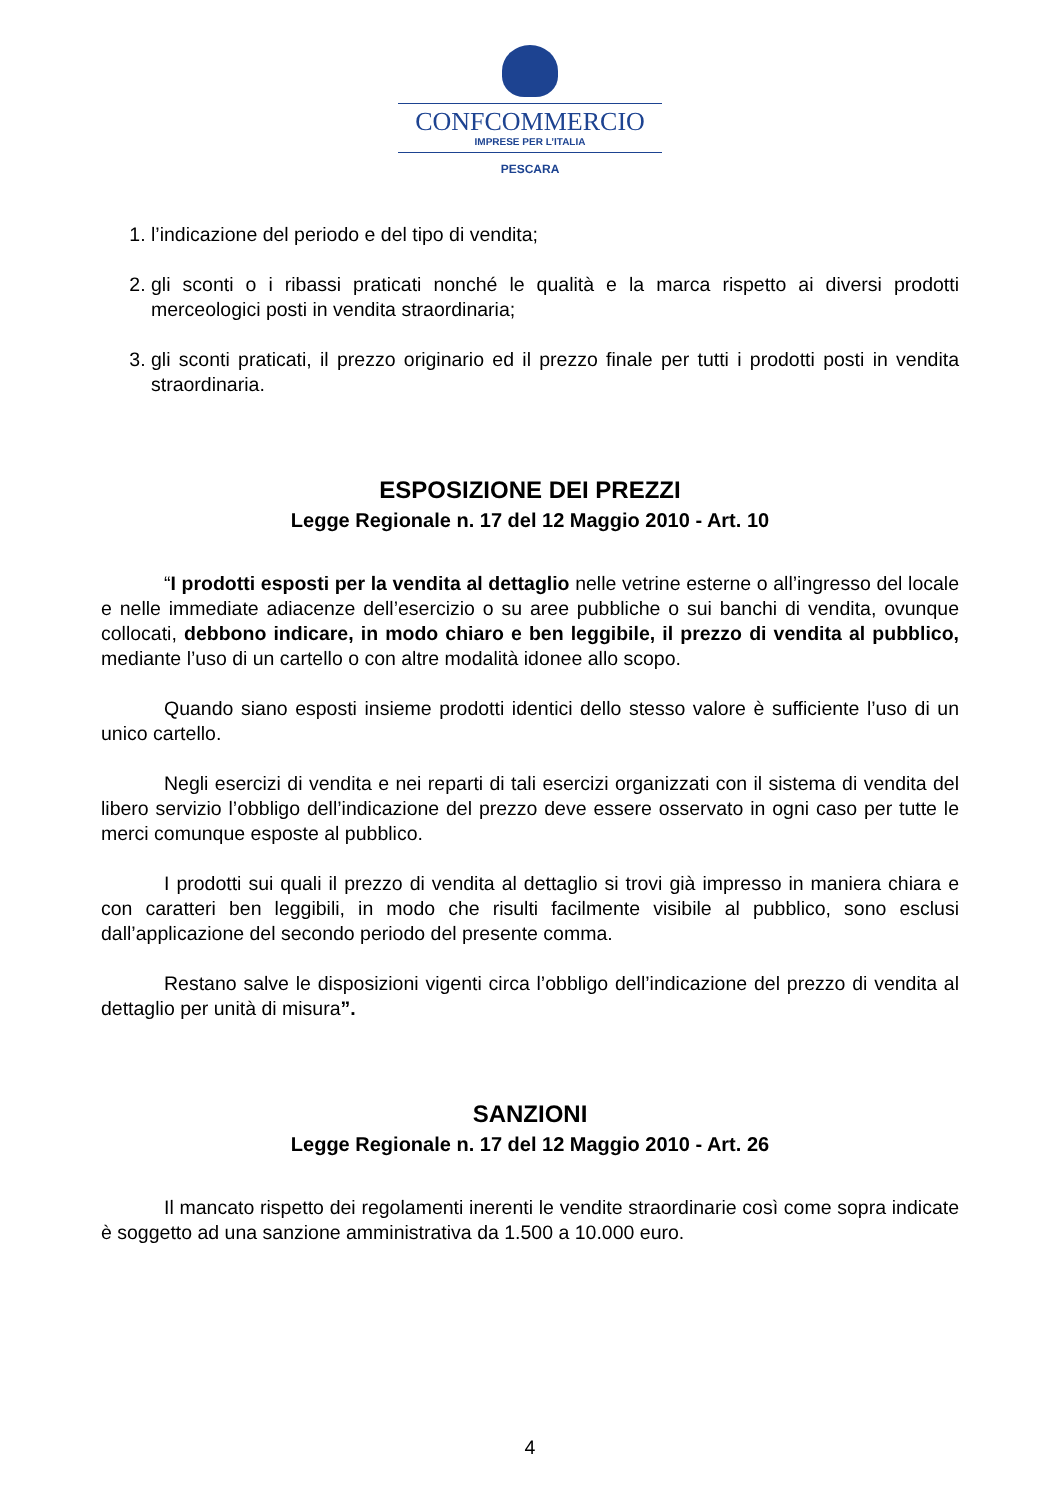CONFCOMMERCIO
IMPRESE PER L’ITALIA
PESCARA
1. l’indicazione del periodo e del tipo di vendita;
2. gli sconti o i ribassi praticati nonché le qualità e la marca rispetto ai diversi prodotti merceologici posti in vendita straordinaria;
3. gli sconti praticati, il prezzo originario ed il prezzo finale per tutti i prodotti posti in vendita straordinaria.
ESPOSIZIONE DEI PREZZI
Legge Regionale n. 17 del 12 Maggio 2010 - Art. 10
“I prodotti esposti per la vendita al dettaglio nelle vetrine esterne o all’ingresso del locale e nelle immediate adiacenze dell’esercizio o su aree pubbliche o sui banchi di vendita, ovunque collocati, debbono indicare, in modo chiaro e ben leggibile, il prezzo di vendita al pubblico, mediante l’uso di un cartello o con altre modalità idonee allo scopo.
Quando siano esposti insieme prodotti identici dello stesso valore è sufficiente l’uso di un unico cartello.
Negli esercizi di vendita e nei reparti di tali esercizi organizzati con il sistema di vendita del libero servizio l’obbligo dell’indicazione del prezzo deve essere osservato in ogni caso per tutte le merci comunque esposte al pubblico.
I prodotti sui quali il prezzo di vendita al dettaglio si trovi già impresso in maniera chiara e con caratteri ben leggibili, in modo che risulti facilmente visibile al pubblico, sono esclusi dall’applicazione del secondo periodo del presente comma.
Restano salve le disposizioni vigenti circa l’obbligo dell’indicazione del prezzo di vendita al dettaglio per unità di misura”.
SANZIONI
Legge Regionale n. 17 del 12 Maggio 2010 - Art. 26
Il mancato rispetto dei regolamenti inerenti le vendite straordinarie così come sopra indicate è soggetto ad una sanzione amministrativa da 1.500 a 10.000 euro.
4